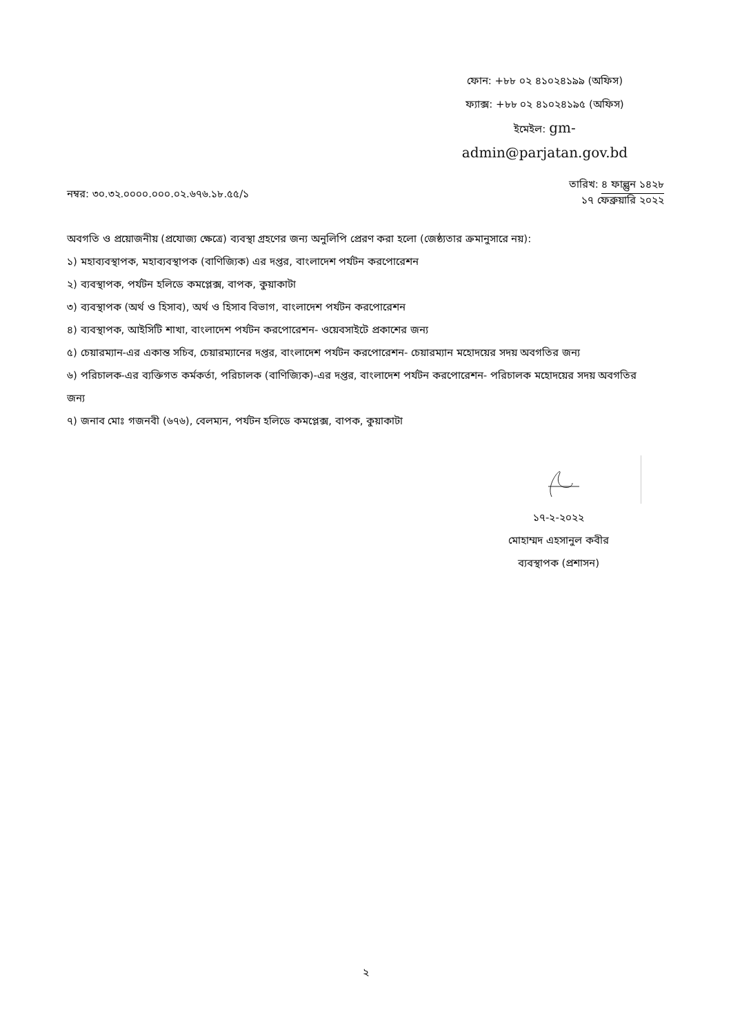ফোন: +৮৮ ০২ ৪১০২৪১৯৯ (অফিস)
ফ্যাক্স: +৮৮ ০২ ৪১০২৪১৯৫ (অফিস)
ইমেইল: gm-
admin@parjatan.gov.bd
নম্বর: ৩০.৩২.০০০০.০০০.০২.৬৭৬.১৮.৫৫/১
তারিখ: ৪ ফাল্গুন ১৪২৮
১৭ ফেব্রুয়ারি ২০২২
অবগতি ও প্রয়োজনীয় (প্রযোজ্য ক্ষেত্রে) ব্যবস্থা গ্রহণের জন্য অনুলিপি প্রেরণ করা হলো (জেষ্ঠ্যতার ক্রমানুসারে নয়):
১) মহাব্যবস্থাপক, মহাব্যবস্থাপক (বাণিজ্যিক) এর দপ্তর, বাংলাদেশ পর্যটন করপোরেশন
২) ব্যবস্থাপক, পর্যটন হলিডে কমপ্লেক্স, বাপক, কুয়াকাটা
৩) ব্যবস্থাপক (অর্থ ও হিসাব), অর্থ ও হিসাব বিভাগ, বাংলাদেশ পর্যটন করপোরেশন
৪) ব্যবস্থাপক, আইসিটি শাখা, বাংলাদেশ পর্যটন করপোরেশন- ওয়েবসাইটে প্রকাশের জন্য
৫) চেয়ারম্যান-এর একান্ত সচিব, চেয়ারম্যানের দপ্তর, বাংলাদেশ পর্যটন করপোরেশন- চেয়ারম্যান মহোদয়ের সদয় অবগতির জন্য
৬) পরিচালক-এর ব্যক্তিগত কর্মকর্তা, পরিচালক (বাণিজ্যিক)-এর দপ্তর, বাংলাদেশ পর্যটন করপোরেশন- পরিচালক মহোদয়ের সদয় অবগতির জন্য
৭) জনাব মোঃ গজনবী (৬৭৬), বেলম্যন, পর্যটন হলিডে কমপ্লেক্স, বাপক, কুয়াকাটা
১৭-২-২০২২
মোহাম্মদ এহসানুল কবীর
ব্যবস্থাপক (প্রশাসন)
২